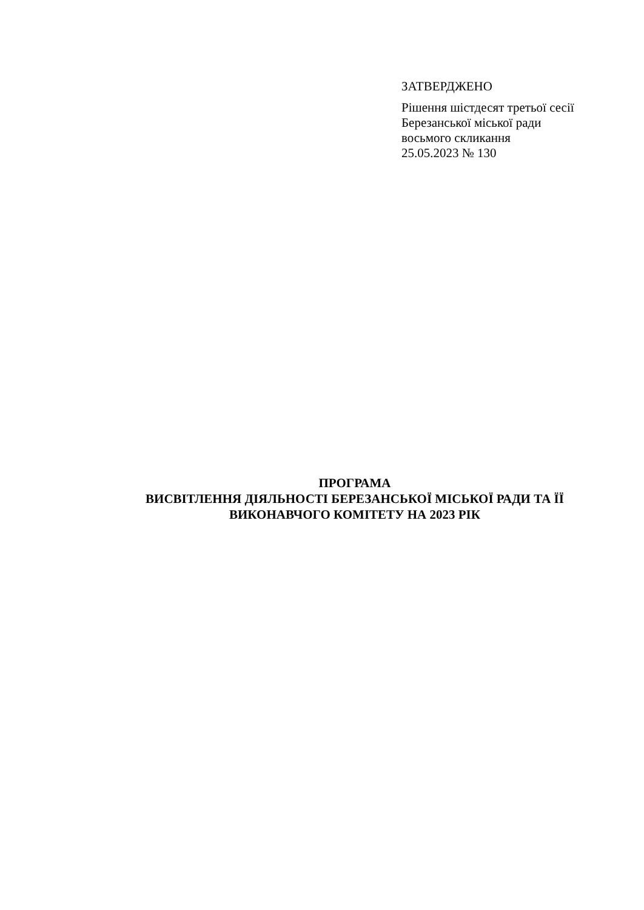ЗАТВЕРДЖЕНО
Рішення шістдесят третьої сесії
Березанської міської ради
восьмого скликання
25.05.2023 № 130
ПРОГРАМА
ВИСВІТЛЕННЯ ДІЯЛЬНОСТІ БЕРЕЗАНСЬКОЇ МІСЬКОЇ РАДИ ТА ЇЇ
ВИКОНАВЧОГО КОМІТЕТУ НА 2023 РІК